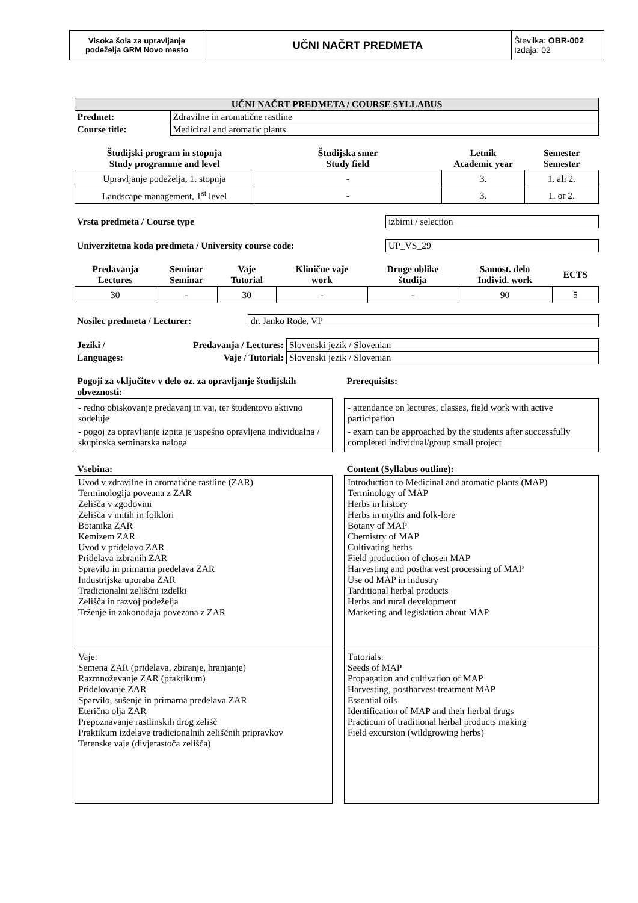| Visoka šola za upravljanje podeželja GRM Novo mesto | UČNI NAČRT PREDMETA | Številka: OBR-002 Izdaja: 02 |
| UČNI NAČRT PREDMETA / COURSE SYLLABUS | |
| Predmet: | Zdravilne in aromatične rastline |
| Course title: | Medicinal and aromatic plants |
| Študijski program in stopnja Study programme and level | Študijska smer Study field | Letnik Academic year | Semester Semester |
| Upravljanje podeželja, 1. stopnja | - | 3. | 1. ali 2. |
| Landscape management, 1<sup>st</sup> level | - | 3. | 1. or 2. |
| Vrsta predmeta / Course type | izbirni / selection |
| Univerzitetna koda predmeta / University course code: | UP_VS_29 |
| Predavanja Lectures | Seminar Seminar | Vaje Tutorial | Klinične vaje work | Druge oblike študija | Samost. delo Individ. work | ECTS |
| 30 | - | 30 | - | - | 90 | 5 |
| Nosilec predmeta / Lecturer: | dr. Janko Rode, VP |
| Jeziki / | Predavanja / Lectures: | Slovenski jezik / Slovenian |
| Languages: | Vaje / Tutorial: | Slovenski jezik / Slovenian |
| Pogoji za vključitev v delo oz. za opravljanje študijskih obveznosti: | | Prerequisits: |
| - redno obiskovanje predavanj in vaj, ter študentovo aktivno sodeluje - pogoj za opravljanje izpita je uspešno opravljena individualna / skupinska seminarska naloga | | - attendance on lectures, classes, field work with active participation - exam can be approached by the students after successfully completed individual/group small project |
| Vsebina: | | Content (Syllabus outline): |
| Uvod v zdravilne in aromatične rastline (ZAR) Terminologija poveana z ZAR Zelišča v zgodovini Zelišča v mitih in folklori Botanika ZAR Kemizem ZAR Uvod v pridelavo ZAR Pridelava izbranih ZAR Spravilo in primarna predelava ZAR Industrijska uporaba ZAR Tradicionalni zeliščni izdelki Zelišča in razvoj podeželja Trženje in zakonodaja povezana z ZAR | | Introduction to Medicinal and aromatic plants (MAP) Terminology of MAP Herbs in history Herbs in myths and folk-lore Botany of MAP Chemistry of MAP Cultivating herbs Field production of chosen MAP Harvesting and postharvest processing of MAP Use od MAP in industry Tarditional herbal products Herbs and rural development Marketing and legislation about MAP |
| Vaje: Semena ZAR (pridelava, zbiranje, hranjanje) Razmnoževanje ZAR (praktikum) Pridelovanje ZAR Sparvilo, sušenje in primarna predelava ZAR Eterična olja ZAR Prepoznavanje rastlinskih drog zelišč Praktikum izdelave tradicionalnih zeliščnih pripravkov Terenske vaje (divjerastoča zelišča) | | Tutorials: Seeds of MAP Propagation and cultivation of MAP Harvesting, postharvest treatment MAP Essential oils Identification of MAP and their herbal drugs Practicum of traditional herbal products making Field excursion (wildgrowing herbs) |